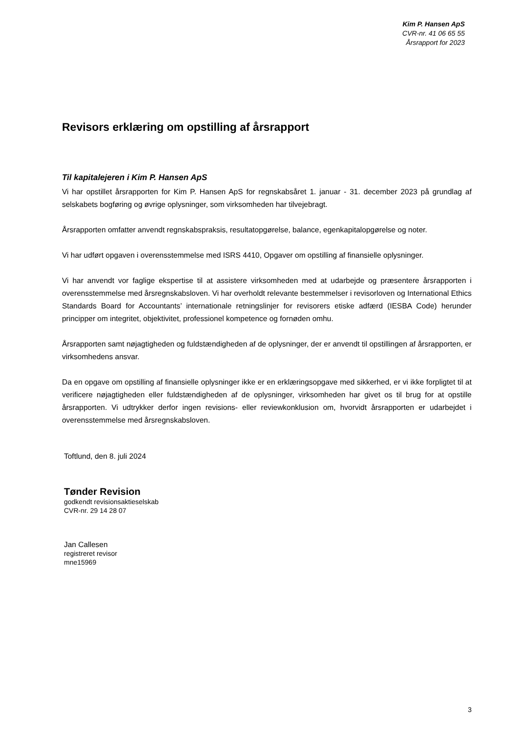Kim P. Hansen ApS
CVR-nr. 41 06 65 55
Årsrapport for 2023
Revisors erklæring om opstilling af årsrapport
Til kapitalejeren i Kim P. Hansen ApS
Vi har opstillet årsrapporten for Kim P. Hansen ApS for regnskabsåret 1. januar - 31. december 2023 på grundlag af selskabets bogføring og øvrige oplysninger, som virksomheden har tilvejebragt.
Årsrapporten omfatter anvendt regnskabspraksis, resultatopgørelse, balance, egenkapitalopgørelse og noter.
Vi har udført opgaven i overensstemmelse med ISRS 4410, Opgaver om opstilling af finansielle oplysninger.
Vi har anvendt vor faglige ekspertise til at assistere virksomheden med at udarbejde og præsentere årsrapporten i overensstemmelse med årsregnskabsloven. Vi har overholdt relevante bestemmelser i revisorloven og International Ethics Standards Board for Accountants’ internationale retningslinjer for revisorers etiske adfærd (IESBA Code) herunder principper om integritet, objektivitet, professionel kompetence og fornøden omhu.
Årsrapporten samt nøjagtigheden og fuldstændigheden af de oplysninger, der er anvendt til opstillingen af årsrapporten, er virksomhedens ansvar.
Da en opgave om opstilling af finansielle oplysninger ikke er en erklæringsopgave med sikkerhed, er vi ikke forpligtet til at verificere nøjagtigheden eller fuldstændigheden af de oplysninger, virksomheden har givet os til brug for at opstille årsrapporten. Vi udtrykker derfor ingen revisions- eller reviewkonklusion om, hvorvidt årsrapporten er udarbejdet i overensstemmelse med årsregnskabsloven.
Toftlund, den 8. juli 2024
Tønder Revision
godkendt revisionsaktieselskab
CVR-nr. 29 14 28 07
Jan Callesen
registreret revisor
mne15969
3